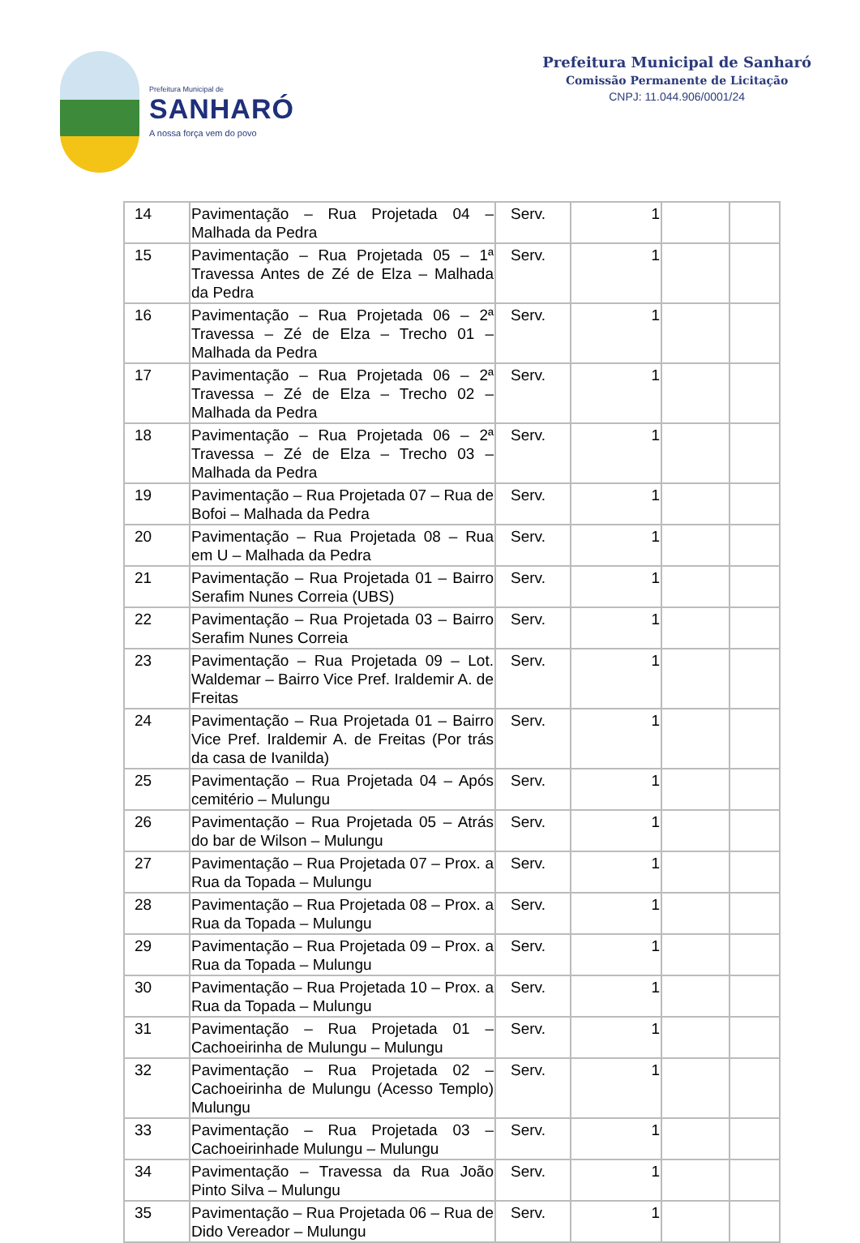Prefeitura Municipal de
SANHARÓ
A nossa força vem do povo
Prefeitura Municipal de Sanharó
Comissão Permanente de Licitação
CNPJ: 11.044.906/0001/24
| 14 | Pavimentação – Rua Projetada 04 – Malhada da Pedra | Serv. | 1 | | |
| 15 | Pavimentação – Rua Projetada 05 – 1ª Travessa Antes de Zé de Elza – Malhada da Pedra | Serv. | 1 | | |
| 16 | Pavimentação – Rua Projetada 06 – 2ª Travessa – Zé de Elza – Trecho 01 – Malhada da Pedra | Serv. | 1 | | |
| 17 | Pavimentação – Rua Projetada 06 – 2ª Travessa – Zé de Elza – Trecho 02 – Malhada da Pedra | Serv. | 1 | | |
| 18 | Pavimentação – Rua Projetada 06 – 2ª Travessa – Zé de Elza – Trecho 03 – Malhada da Pedra | Serv. | 1 | | |
| 19 | Pavimentação – Rua Projetada 07 – Rua de Bofoi – Malhada da Pedra | Serv. | 1 | | |
| 20 | Pavimentação – Rua Projetada 08 – Rua em U – Malhada da Pedra | Serv. | 1 | | |
| 21 | Pavimentação – Rua Projetada 01 – Bairro Serafim Nunes Correia (UBS) | Serv. | 1 | | |
| 22 | Pavimentação – Rua Projetada 03 – Bairro Serafim Nunes Correia | Serv. | 1 | | |
| 23 | Pavimentação – Rua Projetada 09 – Lot. Waldemar – Bairro Vice Pref. Iraldemir A. de Freitas | Serv. | 1 | | |
| 24 | Pavimentação – Rua Projetada 01 – Bairro Vice Pref. Iraldemir A. de Freitas (Por trás da casa de Ivanilda) | Serv. | 1 | | |
| 25 | Pavimentação – Rua Projetada 04 – Após cemitério – Mulungu | Serv. | 1 | | |
| 26 | Pavimentação – Rua Projetada 05 – Atrás do bar de Wilson – Mulungu | Serv. | 1 | | |
| 27 | Pavimentação – Rua Projetada 07 – Prox. a Rua da Topada – Mulungu | Serv. | 1 | | |
| 28 | Pavimentação – Rua Projetada 08 – Prox. a Rua da Topada – Mulungu | Serv. | 1 | | |
| 29 | Pavimentação – Rua Projetada 09 – Prox. a Rua da Topada – Mulungu | Serv. | 1 | | |
| 30 | Pavimentação – Rua Projetada 10 – Prox. a Rua da Topada – Mulungu | Serv. | 1 | | |
| 31 | Pavimentação – Rua Projetada 01 – Cachoeirinha de Mulungu – Mulungu | Serv. | 1 | | |
| 32 | Pavimentação – Rua Projetada 02 – Cachoeirinha de Mulungu (Acesso Templo) Mulungu | Serv. | 1 | | |
| 33 | Pavimentação – Rua Projetada 03 – Cachoeirinhade Mulungu – Mulungu | Serv. | 1 | | |
| 34 | Pavimentação – Travessa da Rua João Pinto Silva – Mulungu | Serv. | 1 | | |
| 35 | Pavimentação – Rua Projetada 06 – Rua de Dido Vereador – Mulungu | Serv. | 1 | | |